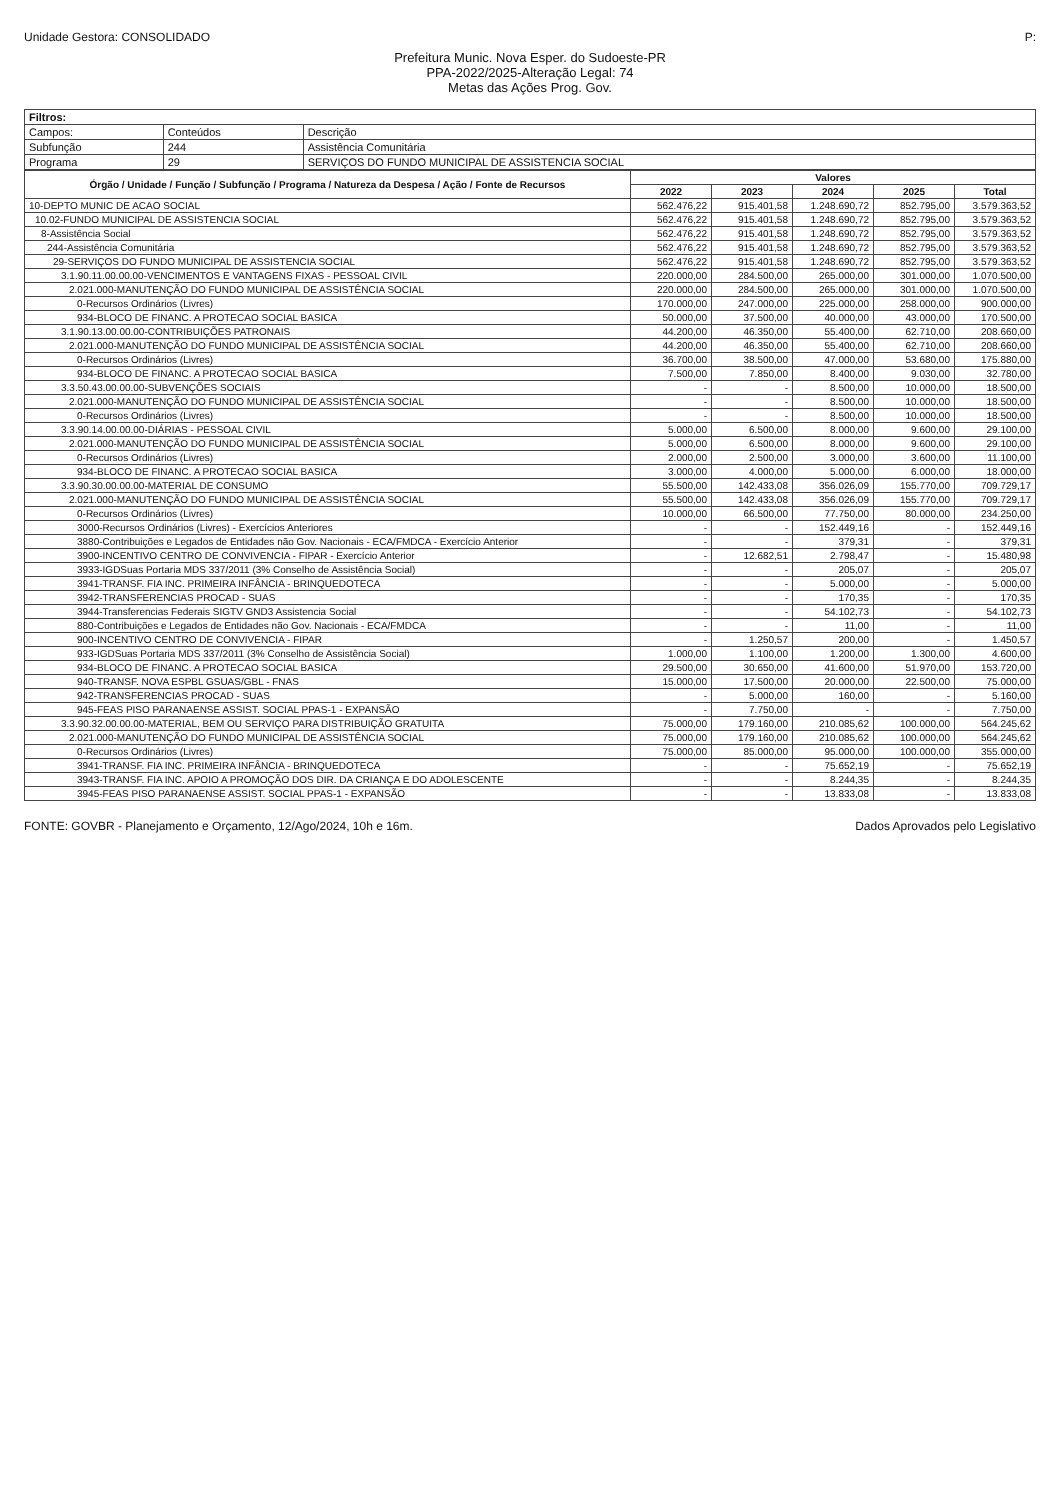Unidade Gestora: CONSOLIDADO P:
Prefeitura Munic. Nova Esper. do Sudoeste-PR
PPA-2022/2025-Alteração Legal: 74
Metas das Ações Prog. Gov.
| Filtros: | | |
| Campos: | Conteúdos | Descrição |
| Subfunção | 244 | Assistência Comunitária |
| Programa | 29 | SERVIÇOS DO FUNDO MUNICIPAL DE ASSISTENCIA SOCIAL |
| Órgão / Unidade / Função / Subfunção / Programa / Natureza da Despesa / Ação / Fonte de Recursos | Valores | | | | |
| --- | --- | --- | --- | --- | --- |
| | 2022 | 2023 | 2024 | 2025 | Total |
| 10-DEPTO MUNIC DE ACAO SOCIAL | 562.476,22 | 915.401,58 | 1.248.690,72 | 852.795,00 | 3.579.363,52 |
| 10.02-FUNDO MUNICIPAL DE ASSISTENCIA SOCIAL | 562.476,22 | 915.401,58 | 1.248.690,72 | 852.795,00 | 3.579.363,52 |
| 8-Assistência Social | 562.476,22 | 915.401,58 | 1.248.690,72 | 852.795,00 | 3.579.363,52 |
| 244-Assistência Comunitária | 562.476,22 | 915.401,58 | 1.248.690,72 | 852.795,00 | 3.579.363,52 |
| 29-SERVIÇOS DO FUNDO MUNICIPAL DE ASSISTENCIA SOCIAL | 562.476,22 | 915.401,58 | 1.248.690,72 | 852.795,00 | 3.579.363,52 |
| 3.1.90.11.00.00.00-VENCIMENTOS E VANTAGENS FIXAS - PESSOAL CIVIL | 220.000,00 | 284.500,00 | 265.000,00 | 301.000,00 | 1.070.500,00 |
| 2.021.000-MANUTENÇÃO DO FUNDO MUNICIPAL DE ASSISTÊNCIA SOCIAL | 220.000,00 | 284.500,00 | 265.000,00 | 301.000,00 | 1.070.500,00 |
| 0-Recursos Ordinários (Livres) | 170.000,00 | 247.000,00 | 225.000,00 | 258.000,00 | 900.000,00 |
| 934-BLOCO DE FINANC. A PROTECAO SOCIAL BASICA | 50.000,00 | 37.500,00 | 40.000,00 | 43.000,00 | 170.500,00 |
| 3.1.90.13.00.00.00-CONTRIBUIÇÕES PATRONAIS | 44.200,00 | 46.350,00 | 55.400,00 | 62.710,00 | 208.660,00 |
| 2.021.000-MANUTENÇÃO DO FUNDO MUNICIPAL DE ASSISTÊNCIA SOCIAL | 44.200,00 | 46.350,00 | 55.400,00 | 62.710,00 | 208.660,00 |
| 0-Recursos Ordinários (Livres) | 36.700,00 | 38.500,00 | 47.000,00 | 53.680,00 | 175.880,00 |
| 934-BLOCO DE FINANC. A PROTECAO SOCIAL BASICA | 7.500,00 | 7.850,00 | 8.400,00 | 9.030,00 | 32.780,00 |
| 3.3.50.43.00.00.00-SUBVENÇÕES SOCIAIS | - | - | 8.500,00 | 10.000,00 | 18.500,00 |
| 2.021.000-MANUTENÇÃO DO FUNDO MUNICIPAL DE ASSISTÊNCIA SOCIAL | - | - | 8.500,00 | 10.000,00 | 18.500,00 |
| 0-Recursos Ordinários (Livres) | - | - | 8.500,00 | 10.000,00 | 18.500,00 |
| 3.3.90.14.00.00.00-DIÁRIAS - PESSOAL CIVIL | 5.000,00 | 6.500,00 | 8.000,00 | 9.600,00 | 29.100,00 |
| 2.021.000-MANUTENÇÃO DO FUNDO MUNICIPAL DE ASSISTÊNCIA SOCIAL | 5.000,00 | 6.500,00 | 8.000,00 | 9.600,00 | 29.100,00 |
| 0-Recursos Ordinários (Livres) | 2.000,00 | 2.500,00 | 3.000,00 | 3.600,00 | 11.100,00 |
| 934-BLOCO DE FINANC. A PROTECAO SOCIAL BASICA | 3.000,00 | 4.000,00 | 5.000,00 | 6.000,00 | 18.000,00 |
| 3.3.90.30.00.00.00-MATERIAL DE CONSUMO | 55.500,00 | 142.433,08 | 356.026,09 | 155.770,00 | 709.729,17 |
| 2.021.000-MANUTENÇÃO DO FUNDO MUNICIPAL DE ASSISTÊNCIA SOCIAL | 55.500,00 | 142.433,08 | 356.026,09 | 155.770,00 | 709.729,17 |
| 0-Recursos Ordinários (Livres) | 10.000,00 | 66.500,00 | 77.750,00 | 80.000,00 | 234.250,00 |
| 3000-Recursos Ordinários (Livres) - Exercícios Anteriores | - | - | 152.449,16 | - | 152.449,16 |
| 3880-Contribuições e Legados de Entidades não Gov. Nacionais - ECA/FMDCA - Exercício Anterior | - | - | 379,31 | - | 379,31 |
| 3900-INCENTIVO CENTRO DE CONVIVENCIA - FIPAR - Exercício Anterior | - | 12.682,51 | 2.798,47 | - | 15.480,98 |
| 3933-IGDSuas Portaria MDS 337/2011 (3% Conselho de Assistência Social) | - | - | 205,07 | - | 205,07 |
| 3941-TRANSF. FIA INC. PRIMEIRA INFÂNCIA - BRINQUEDOTECA | - | - | 5.000,00 | - | 5.000,00 |
| 3942-TRANSFERENCIAS PROCAD - SUAS | - | - | 170,35 | - | 170,35 |
| 3944-Transferencias Federais SIGTV GND3 Assistencia Social | - | - | 54.102,73 | - | 54.102,73 |
| 880-Contribuições e Legados de Entidades não Gov. Nacionais - ECA/FMDCA | - | - | 11,00 | - | 11,00 |
| 900-INCENTIVO CENTRO DE CONVIVENCIA - FIPAR | - | 1.250,57 | 200,00 | - | 1.450,57 |
| 933-IGDSuas Portaria MDS 337/2011 (3% Conselho de Assistência Social) | 1.000,00 | 1.100,00 | 1.200,00 | 1.300,00 | 4.600,00 |
| 934-BLOCO DE FINANC. A PROTECAO SOCIAL BASICA | 29.500,00 | 30.650,00 | 41.600,00 | 51.970,00 | 153.720,00 |
| 940-TRANSF. NOVA ESPBL GSUAS/GBL - FNAS | 15.000,00 | 17.500,00 | 20.000,00 | 22.500,00 | 75.000,00 |
| 942-TRANSFERENCIAS PROCAD - SUAS | - | 5.000,00 | 160,00 | - | 5.160,00 |
| 945-FEAS PISO PARANAENSE ASSIST. SOCIAL PPAS-1 - EXPANSÃO | - | 7.750,00 | - | - | 7.750,00 |
| 3.3.90.32.00.00.00-MATERIAL, BEM OU SERVIÇO PARA DISTRIBUIÇÃO GRATUITA | 75.000,00 | 179.160,00 | 210.085,62 | 100.000,00 | 564.245,62 |
| 2.021.000-MANUTENÇÃO DO FUNDO MUNICIPAL DE ASSISTÊNCIA SOCIAL | 75.000,00 | 179.160,00 | 210.085,62 | 100.000,00 | 564.245,62 |
| 0-Recursos Ordinários (Livres) | 75.000,00 | 85.000,00 | 95.000,00 | 100.000,00 | 355.000,00 |
| 3941-TRANSF. FIA INC. PRIMEIRA INFÂNCIA - BRINQUEDOTECA | - | - | 75.652,19 | - | 75.652,19 |
| 3943-TRANSF. FIA INC. APOIO A PROMOÇÃO DOS DIR. DA CRIANÇA E DO ADOLESCENTE | - | - | 8.244,35 | - | 8.244,35 |
| 3945-FEAS PISO PARANAENSE ASSIST. SOCIAL PPAS-1 - EXPANSÃO | - | - | 13.833,08 | - | 13.833,08 |
FONTE: GOVBR - Planejamento e Orçamento, 12/Ago/2024, 10h e 16m. Dados Aprovados pelo Legislativo